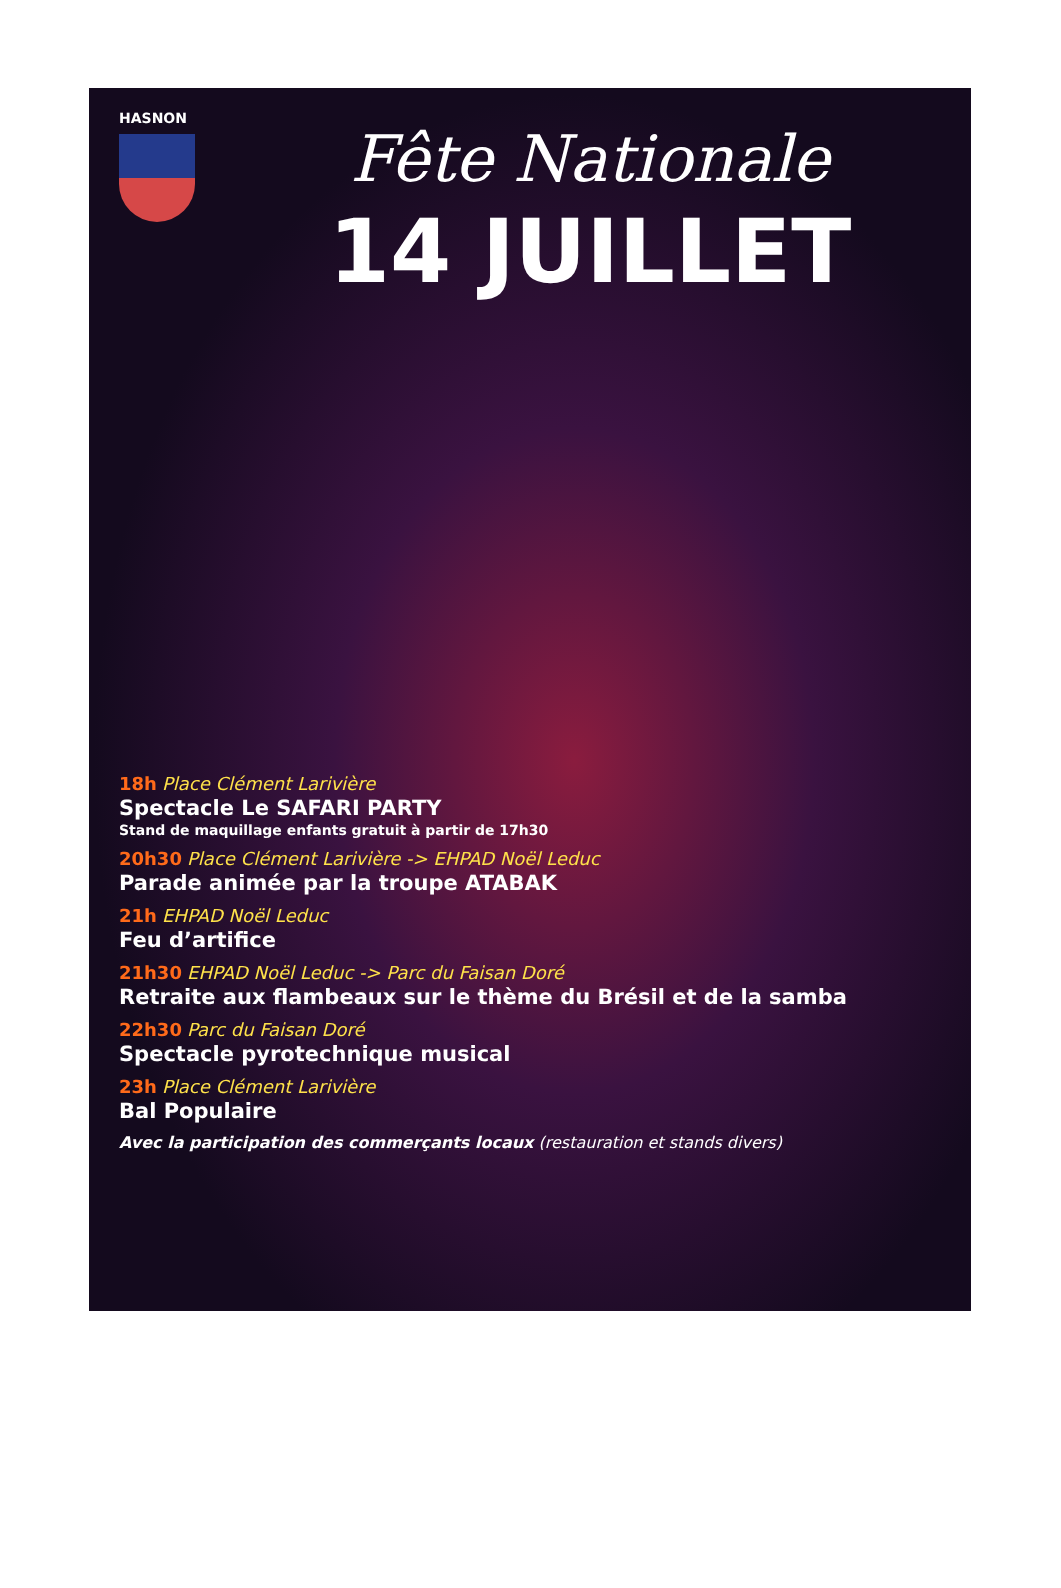HASNON
Fête Nationale
14 JUILLET
18h Place Clément Larivière
Spectacle Le SAFARI PARTY
Stand de maquillage enfants gratuit à partir de 17h30
20h30 Place Clément Larivière -> EHPAD Noël Leduc
Parade animée par la troupe ATABAK
21h EHPAD Noël Leduc
Feu d’artifice
21h30 EHPAD Noël Leduc -> Parc du Faisan Doré
Retraite aux flambeaux sur le thème du Brésil et de la samba
22h30 Parc du Faisan Doré
Spectacle pyrotechnique musical
23h Place Clément Larivière
Bal Populaire
Avec la participation des commerçants locaux (restauration et stands divers)